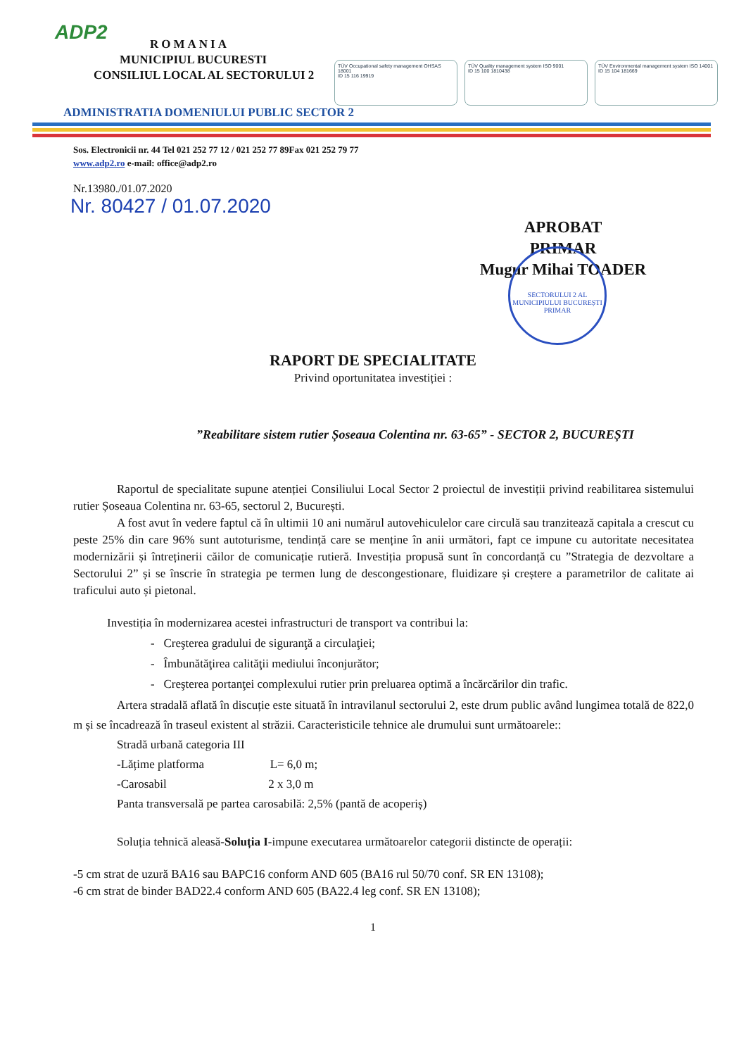ADP2
ROMANIA
MUNICIPIUL BUCURESTI
CONSILIUL LOCAL AL SECTORULUI 2
TÜV Occupational safety management OHSAS 18001
ID 15 116 19919
TÜV Quality management system ISO 9001
ID 15 100 1810438
TÜV Environmental management system ISO 14001
ID 15 104 181669
ADMINISTRATIA DOMENIULUI PUBLIC SECTOR 2
Sos. Electronicii nr. 44 Tel 021 252 77 12 / 021 252 77 89Fax 021 252 79 77
www.adp2.ro e-mail: office@adp2.ro
Nr.13980./01.07.2020
Nr. 80427 / 01.07.2020
APROBAT
PRIMAR
Mugur Mihai TOADER
SECTORULUI 2 AL MUNICIPIULUI BUCUREȘTI
PRIMAR
RAPORT DE SPECIALITATE
Privind oportunitatea investiției :
”Reabilitare sistem rutier Șoseaua Colentina nr. 63-65” - SECTOR 2, BUCUREȘTI
Raportul de specialitate supune atenției Consiliului Local Sector 2 proiectul de investiții privind reabilitarea sistemului rutier Șoseaua Colentina nr. 63-65, sectorul 2, București.
A fost avut în vedere faptul că în ultimii 10 ani numărul autovehiculelor care circulă sau tranzitează capitala a crescut cu peste 25% din care 96% sunt autoturisme, tendință care se menține în anii următori, fapt ce impune cu autoritate necesitatea modernizării și întreținerii căilor de comunicație rutieră. Investiția propusă sunt în concordanță cu ”Strategia de dezvoltare a Sectorului 2” și se înscrie în strategia pe termen lung de descongestionare, fluidizare și creștere a parametrilor de calitate ai traficului auto și pietonal.
Investiția în modernizarea acestei infrastructuri de transport va contribui la:
- Creşterea gradului de siguranţă a circulaţiei;
- Îmbunătăţirea calităţii mediului înconjurător;
- Creşterea portanţei complexului rutier prin preluarea optimă a încărcărilor din trafic.
Artera stradală aflată în discuție este situată în intravilanul sectorului 2, este drum public având lungimea totală de 822,0 m și se încadrează în traseul existent al străzii. Caracteristicile tehnice ale drumului sunt următoarele::
Stradă urbană categoria III
-Lățime platforma L= 6,0 m;
-Carosabil 2 x 3,0 m
Panta transversală pe partea carosabilă: 2,5% (pantă de acoperiș)
Soluția tehnică aleasă-Soluția I-impune executarea următoarelor categorii distincte de operații:
-5 cm strat de uzură BA16 sau BAPC16 conform AND 605 (BA16 rul 50/70 conf. SR EN 13108);
-6 cm strat de binder BAD22.4 conform AND 605 (BA22.4 leg conf. SR EN 13108);
1